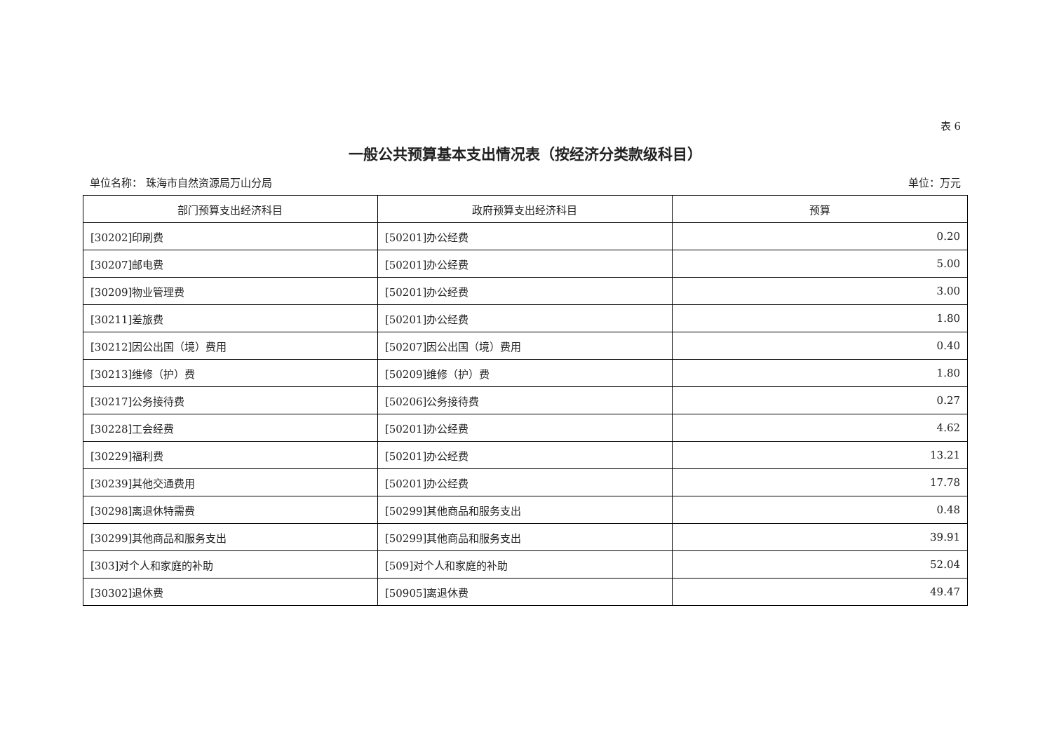表 6
一般公共预算基本支出情况表（按经济分类款级科目）
单位名称： 珠海市自然资源局万山分局 单位：万元
| 部门预算支出经济科目 | 政府预算支出经济科目 | 预算 |
| --- | --- | --- |
| [30202]印刷费 | [50201]办公经费 | 0.20 |
| [30207]邮电费 | [50201]办公经费 | 5.00 |
| [30209]物业管理费 | [50201]办公经费 | 3.00 |
| [30211]差旅费 | [50201]办公经费 | 1.80 |
| [30212]因公出国（境）费用 | [50207]因公出国（境）费用 | 0.40 |
| [30213]维修（护）费 | [50209]维修（护）费 | 1.80 |
| [30217]公务接待费 | [50206]公务接待费 | 0.27 |
| [30228]工会经费 | [50201]办公经费 | 4.62 |
| [30229]福利费 | [50201]办公经费 | 13.21 |
| [30239]其他交通费用 | [50201]办公经费 | 17.78 |
| [30298]离退休特需费 | [50299]其他商品和服务支出 | 0.48 |
| [30299]其他商品和服务支出 | [50299]其他商品和服务支出 | 39.91 |
| [303]对个人和家庭的补助 | [509]对个人和家庭的补助 | 52.04 |
| [30302]退休费 | [50905]离退休费 | 49.47 |